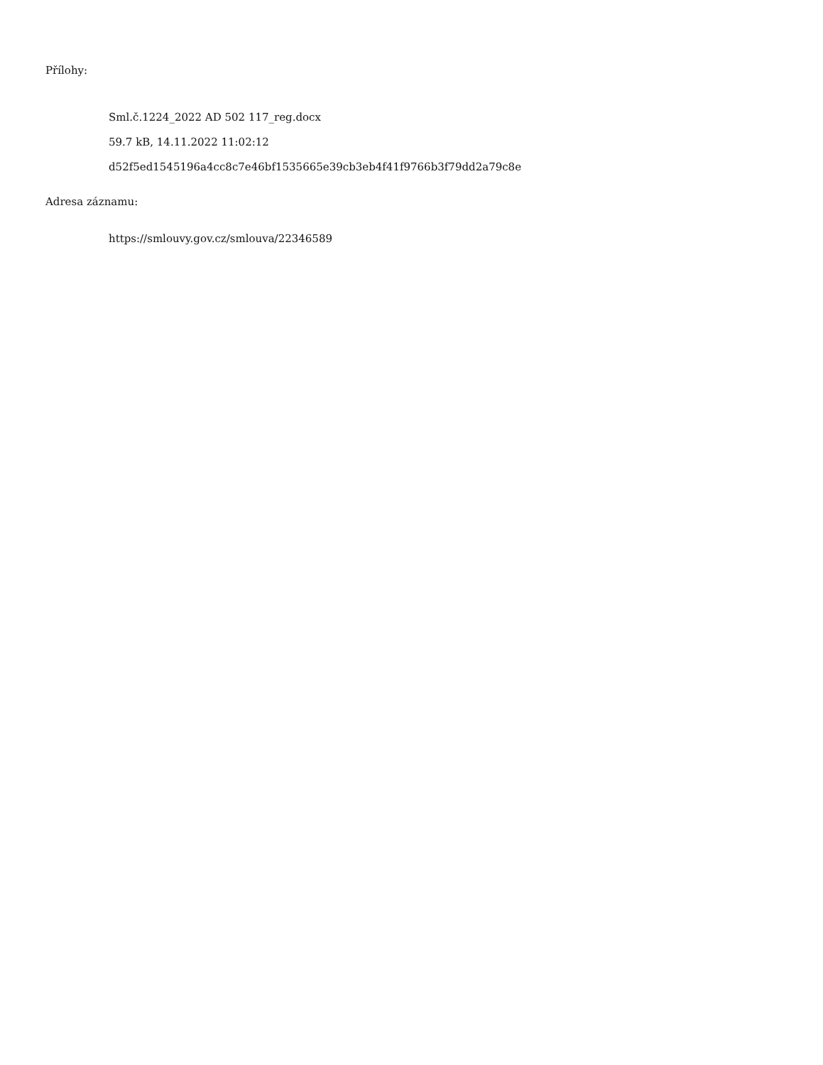Přílohy:
Sml.č.1224_2022 AD 502 117_reg.docx
59.7 kB, 14.11.2022 11:02:12
d52f5ed1545196a4cc8c7e46bf1535665e39cb3eb4f41f9766b3f79dd2a79c8e
Adresa záznamu:
https://smlouvy.gov.cz/smlouva/22346589